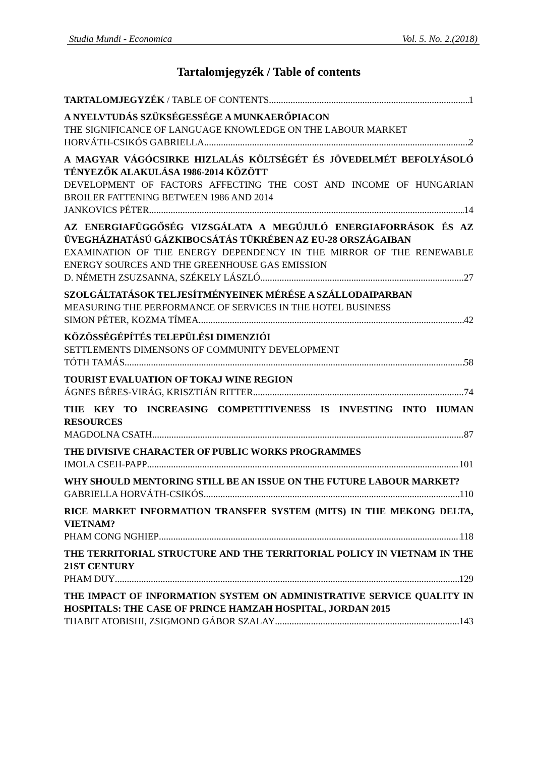Studia Mundi - Economica Vol. 5. No. 2.(2018)
Tartalomjegyzék / Table of contents
TARTALOMJEGYZÉK / TABLE OF CONTENTS 1
A NYELVTUDÁS SZÜKSÉGESSÉGE A MUNKAERŐPIACON
THE SIGNIFICANCE OF LANGUAGE KNOWLEDGE ON THE LABOUR MARKET
HORVÁTH-CSIKÓS GABRIELLA 2
A MAGYAR VÁGÓCSIRKE HIZLALÁS KÖLTSÉGÉT ÉS JÖVEDELMÉT BEFOLYÁSOLÓ TÉNYEZŐK ALAKULÁSA 1986-2014 KÖZÖTT
DEVELOPMENT OF FACTORS AFFECTING THE COST AND INCOME OF HUNGARIAN BROILER FATTENING BETWEEN 1986 AND 2014
JANKOVICS PÉTER 14
AZ ENERGIAFÜGGŐSÉG VIZSGÁLATA A MEGÚJULÓ ENERGIAFORRÁSOK ÉS AZ ÜVEGHÁZHATÁSÚ GÁZKIBOCSÁTÁS TÜKRÉBEN AZ EU-28 ORSZÁGAIBAN
EXAMINATION OF THE ENERGY DEPENDENCY IN THE MIRROR OF THE RENEWABLE ENERGY SOURCES AND THE GREENHOUSE GAS EMISSION
D. NÉMETH ZSUZSANNA, SZÉKELY LÁSZLÓ 27
SZOLGÁLTATÁSOK TELJESÍTMÉNYEINEK MÉRÉSE A SZÁLLODAIPARBAN
MEASURING THE PERFORMANCE OF SERVICES IN THE HOTEL BUSINESS
SIMON PÉTER, KOZMA TÍMEA 42
KÖZÖSSÉGÉPÍTÉS TELEPÜLÉSI DIMENZIÓI
SETTLEMENTS DIMENSONS OF COMMUNITY DEVELOPMENT
TÓTH TAMÁS 58
TOURIST EVALUATION OF TOKAJ WINE REGION
ÁGNES BÉRES-VIRÁG, KRISZTIÁN RITTER 74
THE KEY TO INCREASING COMPETITIVENESS IS INVESTING INTO HUMAN RESOURCES
MAGDOLNA CSATH 87
THE DIVISIVE CHARACTER OF PUBLIC WORKS PROGRAMMES
IMOLA CSEH-PAPP 101
WHY SHOULD MENTORING STILL BE AN ISSUE ON THE FUTURE LABOUR MARKET?
GABRIELLA HORVÁTH-CSIKÓS 110
RICE MARKET INFORMATION TRANSFER SYSTEM (MITS) IN THE MEKONG DELTA, VIETNAM?
PHAM CONG NGHIEP 118
THE TERRITORIAL STRUCTURE AND THE TERRITORIAL POLICY IN VIETNAM IN THE 21ST CENTURY
PHAM DUY 129
THE IMPACT OF INFORMATION SYSTEM ON ADMINISTRATIVE SERVICE QUALITY IN HOSPITALS: THE CASE OF PRINCE HAMZAH HOSPITAL, JORDAN 2015
THABIT ATOBISHI, ZSIGMOND GÁBOR SZALAY 143